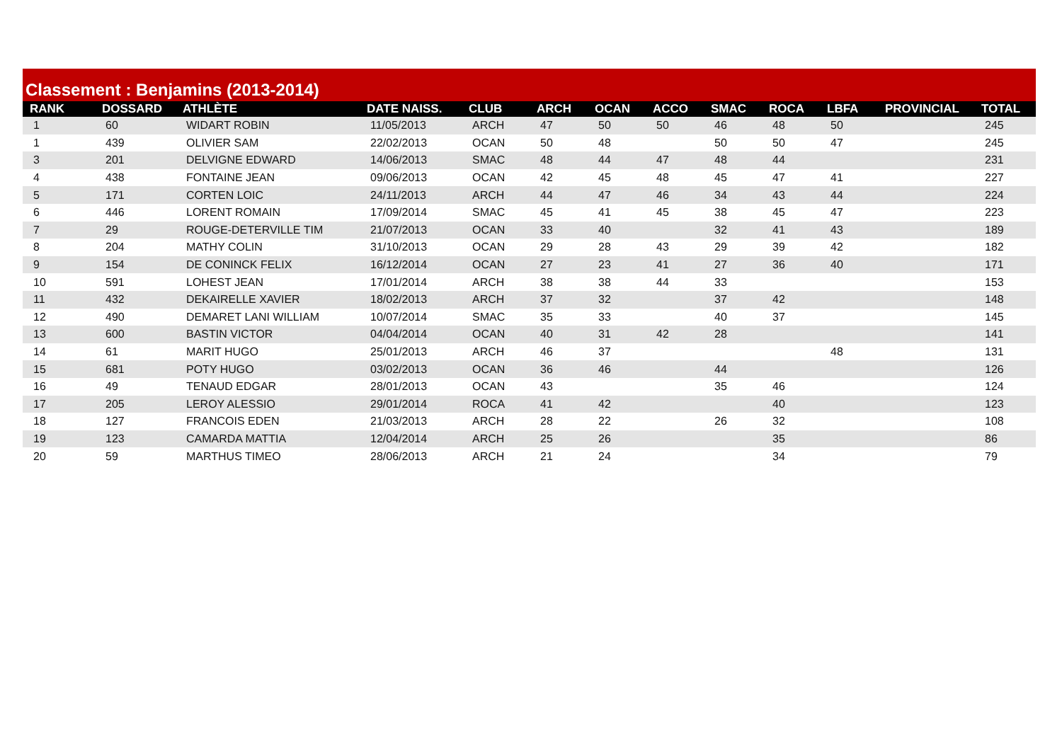Classement : Benjamins (2013-2014)
| RANK | DOSSARD | ATHLÈTE | DATE NAISS. | CLUB | ARCH | OCAN | ACCO | SMAC | ROCA | LBFA | PROVINCIAL | TOTAL |
| --- | --- | --- | --- | --- | --- | --- | --- | --- | --- | --- | --- | --- |
| 1 | 60 | WIDART ROBIN | 11/05/2013 | ARCH | 47 | 50 | 50 | 46 | 48 | 50 | | 245 |
| 1 | 439 | OLIVIER SAM | 22/02/2013 | OCAN | 50 | 48 | | 50 | 50 | 47 | | 245 |
| 3 | 201 | DELVIGNE EDWARD | 14/06/2013 | SMAC | 48 | 44 | 47 | 48 | 44 | | | 231 |
| 4 | 438 | FONTAINE JEAN | 09/06/2013 | OCAN | 42 | 45 | 48 | 45 | 47 | 41 | | 227 |
| 5 | 171 | CORTEN LOIC | 24/11/2013 | ARCH | 44 | 47 | 46 | 34 | 43 | 44 | | 224 |
| 6 | 446 | LORENT ROMAIN | 17/09/2014 | SMAC | 45 | 41 | 45 | 38 | 45 | 47 | | 223 |
| 7 | 29 | ROUGE-DETERVILLE TIM | 21/07/2013 | OCAN | 33 | 40 | | 32 | 41 | 43 | | 189 |
| 8 | 204 | MATHY COLIN | 31/10/2013 | OCAN | 29 | 28 | 43 | 29 | 39 | 42 | | 182 |
| 9 | 154 | DE CONINCK FELIX | 16/12/2014 | OCAN | 27 | 23 | 41 | 27 | 36 | 40 | | 171 |
| 10 | 591 | LOHEST JEAN | 17/01/2014 | ARCH | 38 | 38 | 44 | 33 | | | | 153 |
| 11 | 432 | DEKAIRELLE XAVIER | 18/02/2013 | ARCH | 37 | 32 | | 37 | 42 | | | 148 |
| 12 | 490 | DEMARET LANI WILLIAM | 10/07/2014 | SMAC | 35 | 33 | | 40 | 37 | | | 145 |
| 13 | 600 | BASTIN VICTOR | 04/04/2014 | OCAN | 40 | 31 | 42 | 28 | | | | 141 |
| 14 | 61 | MARIT HUGO | 25/01/2013 | ARCH | 46 | 37 | | | | 48 | | 131 |
| 15 | 681 | POTY HUGO | 03/02/2013 | OCAN | 36 | 46 | | 44 | | | | 126 |
| 16 | 49 | TENAUD EDGAR | 28/01/2013 | OCAN | 43 | | | 35 | 46 | | | 124 |
| 17 | 205 | LEROY ALESSIO | 29/01/2014 | ROCA | 41 | 42 | | | 40 | | | 123 |
| 18 | 127 | FRANCOIS EDEN | 21/03/2013 | ARCH | 28 | 22 | | 26 | 32 | | | 108 |
| 19 | 123 | CAMARDA MATTIA | 12/04/2014 | ARCH | 25 | 26 | | | 35 | | | 86 |
| 20 | 59 | MARTHUS TIMEO | 28/06/2013 | ARCH | 21 | 24 | | | 34 | | | 79 |